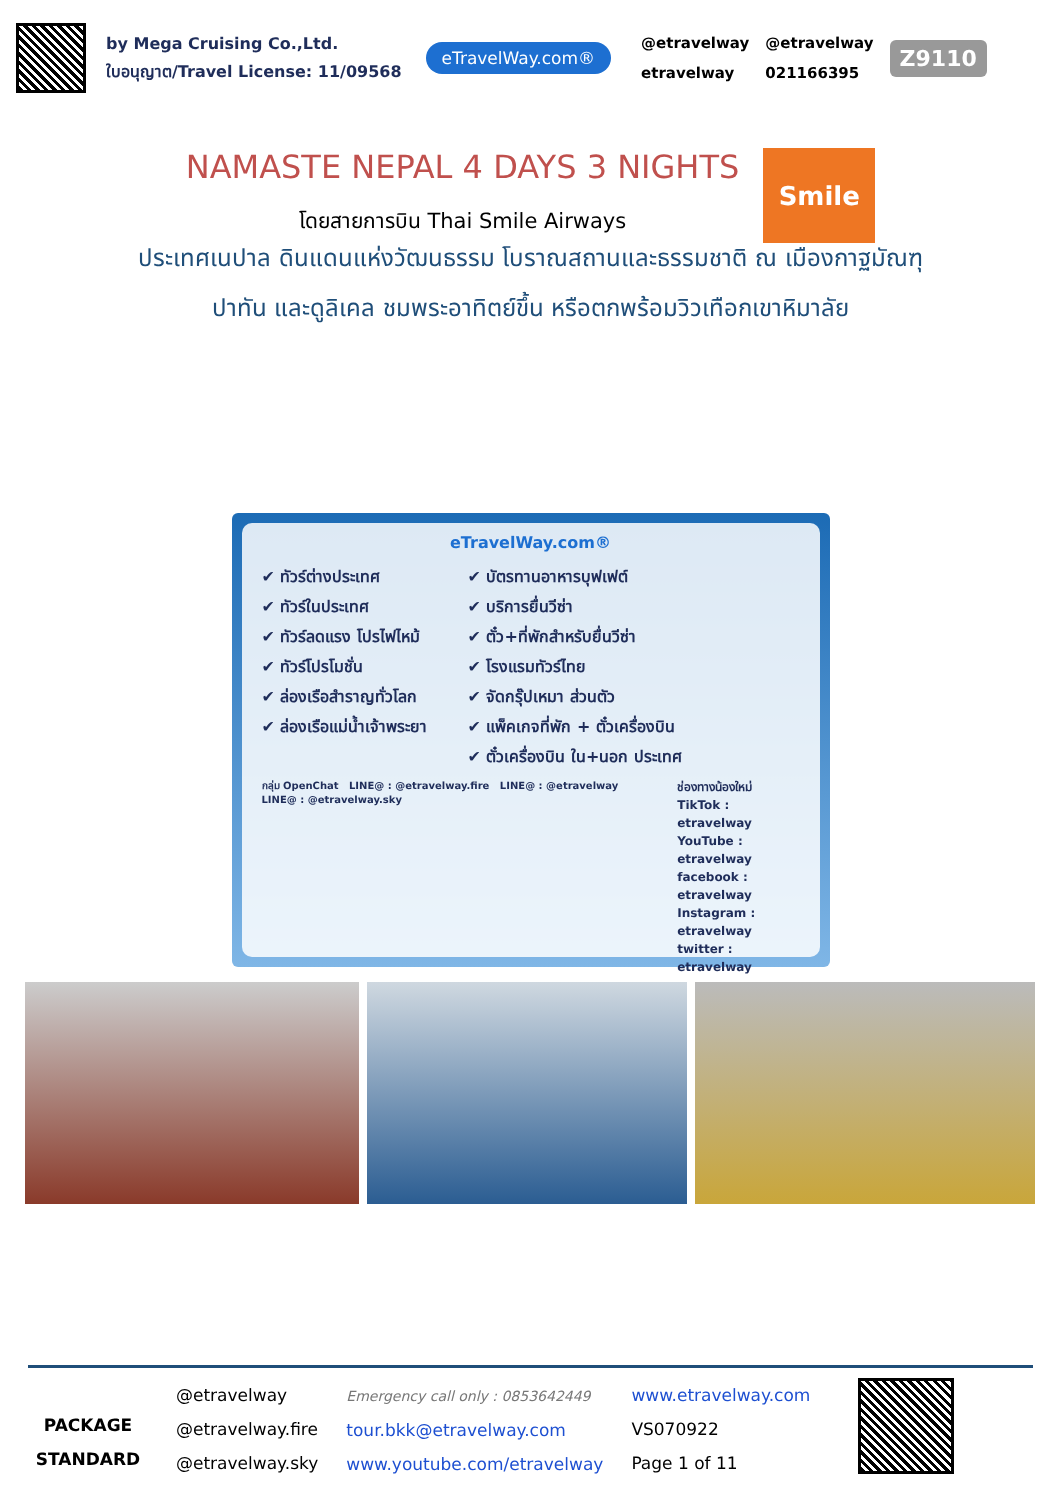by Mega Cruising Co.,Ltd.
ใบอนุญาต/Travel License: 11/09568
eTravelWay.com®
@etravelway @etravelway etravelway 021166395
Z9110
NAMASTE NEPAL 4 DAYS 3 NIGHTS
โดยสายการบิน Thai Smile Airways
Smile
ประเทศเนปาล ดินแดนแห่งวัฒนธรรม โบราณสถานและธรรมชาติ ณ เมืองกาฐมัณฑุ
ปาทัน และดูลิเคล ชมพระอาทิตย์ขึ้น หรือตกพร้อมวิวเทือกเขาหิมาลัย
eTravelWay.com®
✔ ทัวร์ต่างประเทศ
✔ ทัวร์ในประเทศ
✔ ทัวร์ลดแรง โปรไฟไหม้
✔ ทัวร์โปรโมชั่น
✔ ล่องเรือสำราญทั่วโลก
✔ ล่องเรือแม่น้ำเจ้าพระยา
✔ บัตรทานอาหารบุฟเฟต์
✔ บริการยื่นวีซ่า
✔ ตั๋ว+ที่พักสำหรับยื่นวีซ่า
✔ โรงแรมทัวร์ไทย
✔ จัดกรุ๊ปเหมา ส่วนตัว
✔ แพ็คเกจที่พัก + ตั๋วเครื่องบิน
✔ ตั๋วเครื่องบิน ใน+นอก ประเทศ
กลุ่ม OpenChat LINE@ : @etravelway.fire LINE@ : @etravelway LINE@ : @etravelway.sky
ช่องทางน้องใหม่
TikTok : etravelway
YouTube : etravelway
facebook : etravelway
Instagram : etravelway
twitter : etravelway
PACKAGE
STANDARD
@etravelway
@etravelway.fire
@etravelway.sky
Emergency call only : 0853642449
tour.bkk@etravelway.com
www.youtube.com/etravelway
www.etravelway.com
VS070922
Page 1 of 11